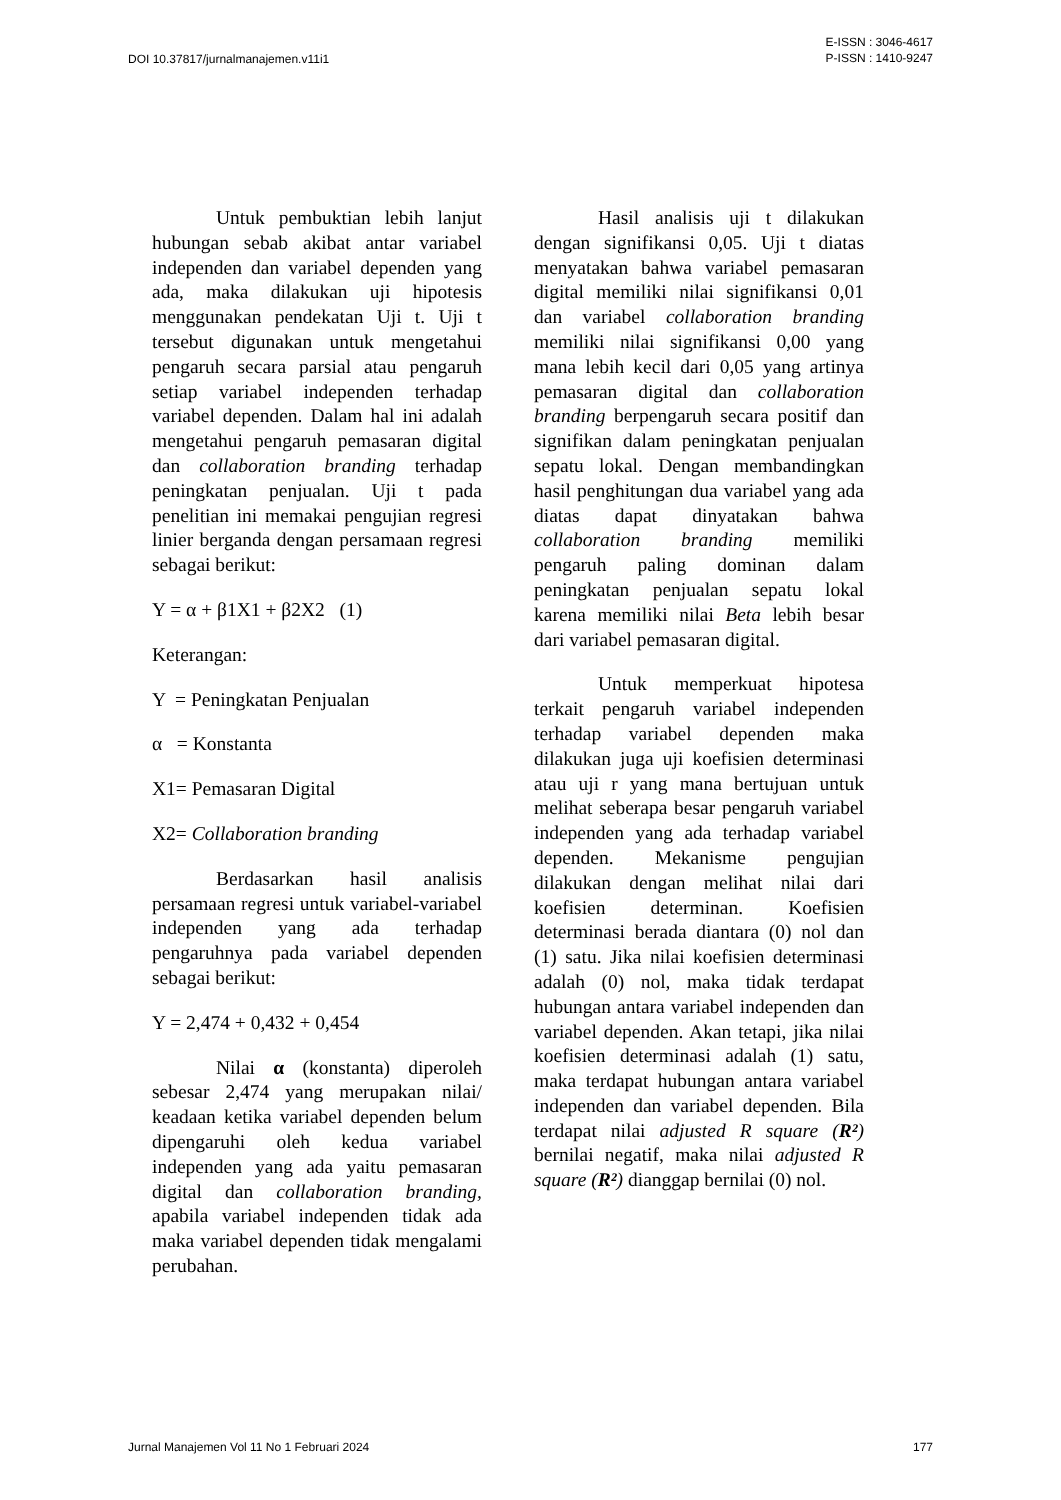DOI 10.37817/jurnalmanajemen.v11i1
E-ISSN : 3046-4617
P-ISSN : 1410-9247
Untuk pembuktian lebih lanjut hubungan sebab akibat antar variabel independen dan variabel dependen yang ada, maka dilakukan uji hipotesis menggunakan pendekatan Uji t. Uji t tersebut digunakan untuk mengetahui pengaruh secara parsial atau pengaruh setiap variabel independen terhadap variabel dependen. Dalam hal ini adalah mengetahui pengaruh pemasaran digital dan collaboration branding terhadap peningkatan penjualan. Uji t pada penelitian ini memakai pengujian regresi linier berganda dengan persamaan regresi sebagai berikut:
Y = α + β1X1 + β2X2 (1)
Keterangan:
Y = Peningkatan Penjualan
α = Konstanta
X1= Pemasaran Digital
X2= Collaboration branding
Berdasarkan hasil analisis persamaan regresi untuk variabel-variabel independen yang ada terhadap pengaruhnya pada variabel dependen sebagai berikut:
Y = 2,474 + 0,432 + 0,454
Nilai α (konstanta) diperoleh sebesar 2,474 yang merupakan nilai/ keadaan ketika variabel dependen belum dipengaruhi oleh kedua variabel independen yang ada yaitu pemasaran digital dan collaboration branding, apabila variabel independen tidak ada maka variabel dependen tidak mengalami perubahan.
Hasil analisis uji t dilakukan dengan signifikansi 0,05. Uji t diatas menyatakan bahwa variabel pemasaran digital memiliki nilai signifikansi 0,01 dan variabel collaboration branding memiliki nilai signifikansi 0,00 yang mana lebih kecil dari 0,05 yang artinya pemasaran digital dan collaboration branding berpengaruh secara positif dan signifikan dalam peningkatan penjualan sepatu lokal. Dengan membandingkan hasil penghitungan dua variabel yang ada diatas dapat dinyatakan bahwa collaboration branding memiliki pengaruh paling dominan dalam peningkatan penjualan sepatu lokal karena memiliki nilai Beta lebih besar dari variabel pemasaran digital.
Untuk memperkuat hipotesa terkait pengaruh variabel independen terhadap variabel dependen maka dilakukan juga uji koefisien determinasi atau uji r yang mana bertujuan untuk melihat seberapa besar pengaruh variabel independen yang ada terhadap variabel dependen. Mekanisme pengujian dilakukan dengan melihat nilai dari koefisien determinan. Koefisien determinasi berada diantara (0) nol dan (1) satu. Jika nilai koefisien determinasi adalah (0) nol, maka tidak terdapat hubungan antara variabel independen dan variabel dependen. Akan tetapi, jika nilai koefisien determinasi adalah (1) satu, maka terdapat hubungan antara variabel independen dan variabel dependen. Bila terdapat nilai adjusted R square (R²) bernilai negatif, maka nilai adjusted R square (R²) dianggap bernilai (0) nol.
Jurnal Manajemen Vol 11 No 1 Februari 2024
177